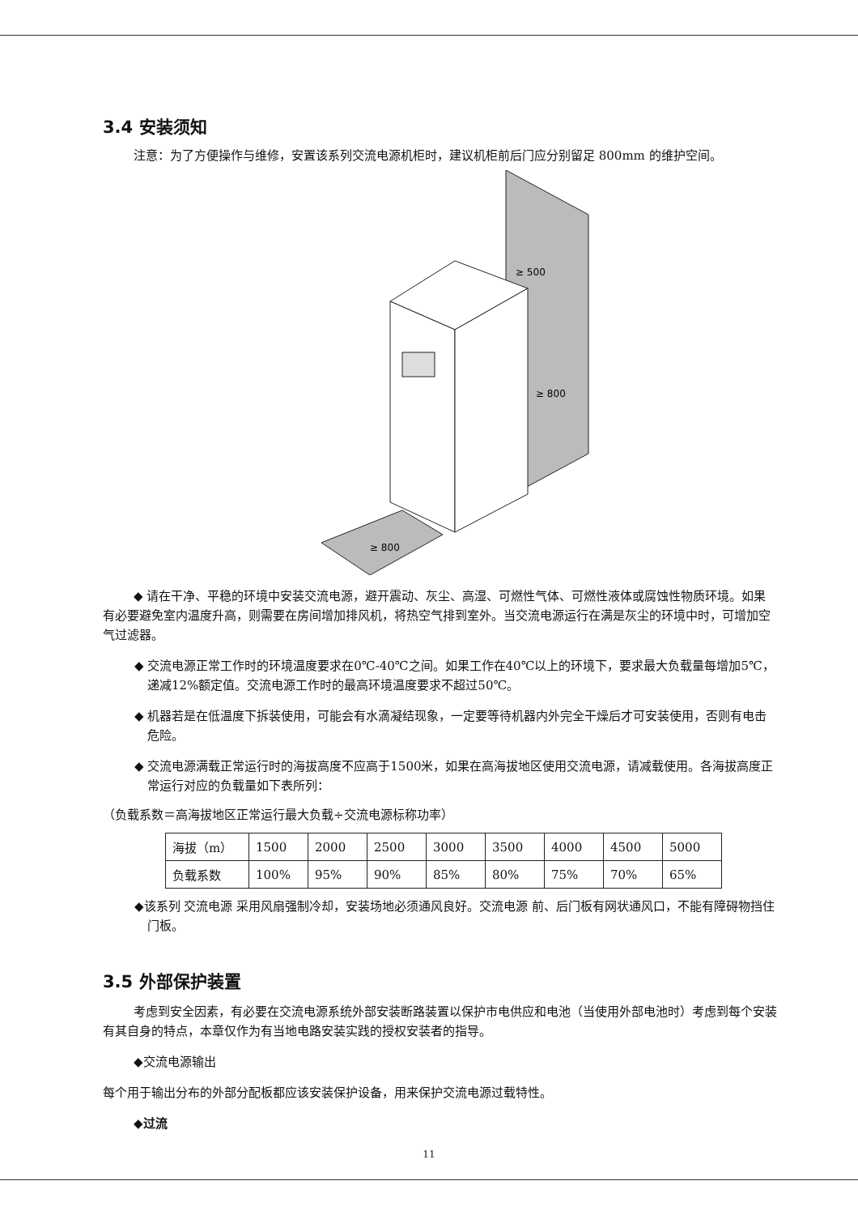3.4 安装须知
注意：为了方便操作与维修，安置该系列交流电源机柜时，建议机柜前后门应分别留足 800mm 的维护空间。
≥ 500
≥ 800
≥ 800
◆ 请在干净、平稳的环境中安装交流电源，避开震动、灰尘、高湿、可燃性气体、可燃性液体或腐蚀性物质环境。如果有必要避免室内温度升高，则需要在房间增加排风机，将热空气排到室外。当交流电源运行在满是灰尘的环境中时，可增加空气过滤器。
◆ 交流电源正常工作时的环境温度要求在0℃-40℃之间。如果工作在40℃以上的环境下，要求最大负载量每增加5℃，递减12%额定值。交流电源工作时的最高环境温度要求不超过50℃。
◆ 机器若是在低温度下拆装使用，可能会有水滴凝结现象，一定要等待机器内外完全干燥后才可安装使用，否则有电击危险。
◆ 交流电源满载正常运行时的海拔高度不应高于1500米，如果在高海拔地区使用交流电源，请减载使用。各海拔高度正常运行对应的负载量如下表所列：
（负载系数＝高海拔地区正常运行最大负载÷交流电源标称功率）
| 海拔（m） | 1500 | 2000 | 2500 | 3000 | 3500 | 4000 | 4500 | 5000 |
| 负载系数 | 100% | 95% | 90% | 85% | 80% | 75% | 70% | 65% |
◆该系列 交流电源 采用风扇强制冷却，安装场地必须通风良好。交流电源 前、后门板有网状通风口，不能有障碍物挡住门板。
3.5 外部保护装置
考虑到安全因素，有必要在交流电源系统外部安装断路装置以保护市电供应和电池（当使用外部电池时）考虑到每个安装有其自身的特点，本章仅作为有当地电路安装实践的授权安装者的指导。
◆交流电源输出
每个用于输出分布的外部分配板都应该安装保护设备，用来保护交流电源过载特性。
◆过流
11